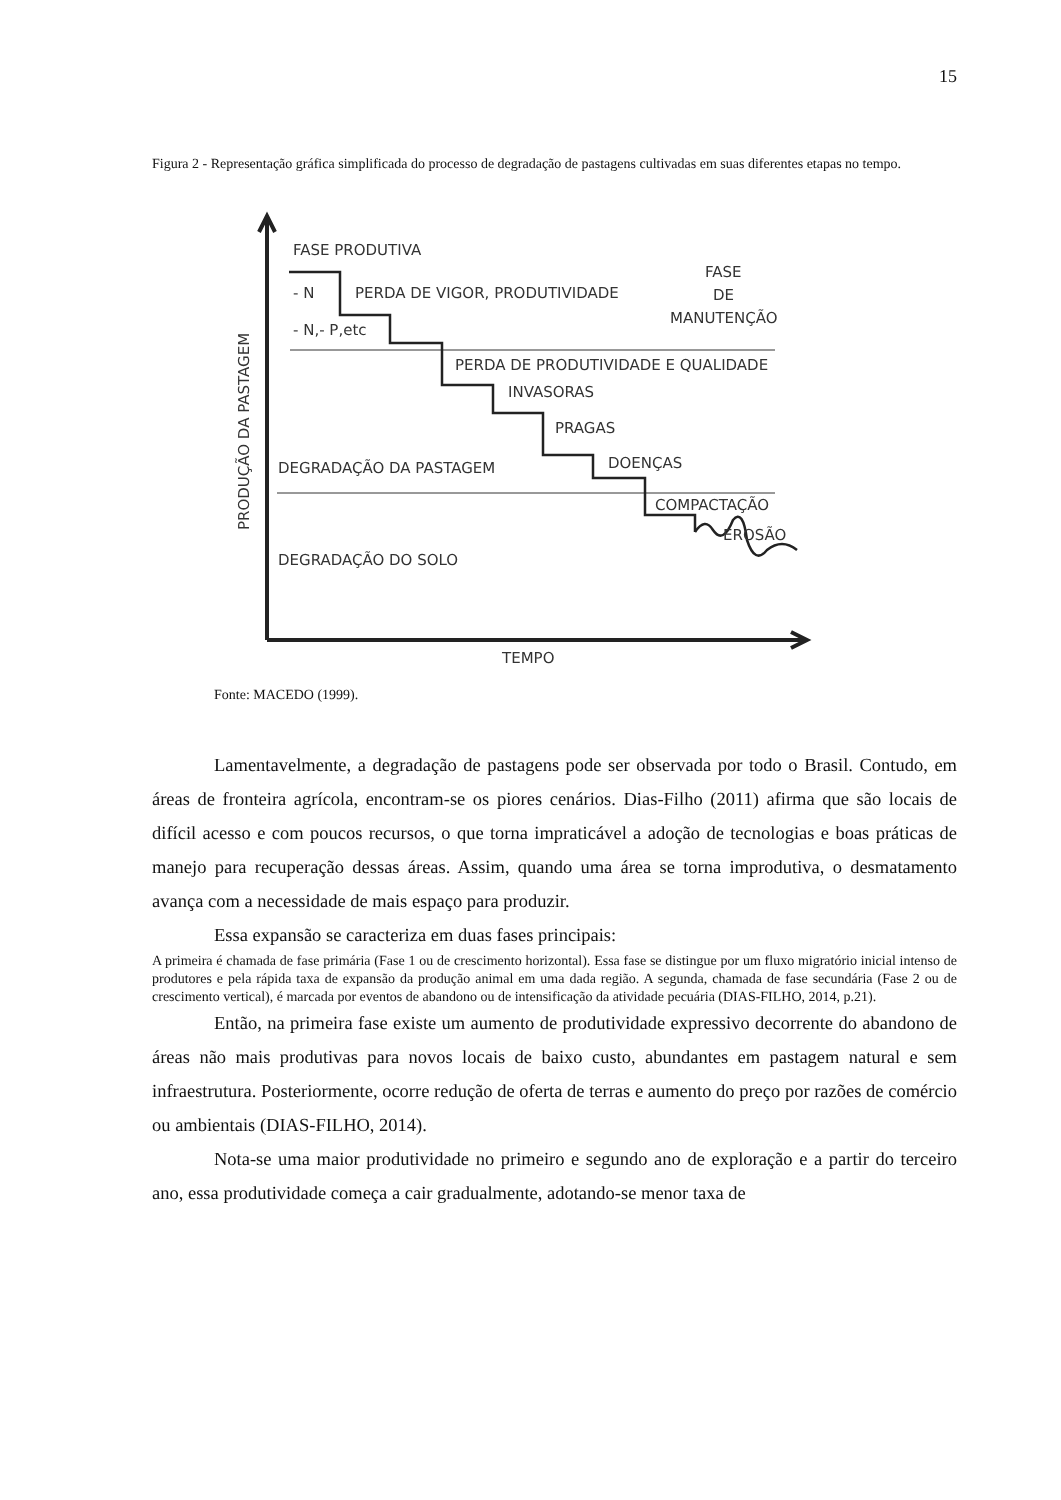15
Figura 2 - Representação gráfica simplificada do processo de degradação de pastagens cultivadas em suas diferentes etapas no tempo.
FASE PRODUTIVA
- N
PERDA DE VIGOR, PRODUTIVIDADE
- N,- P,etc
FASE
DE
MANUTENÇÃO
PERDA DE PRODUTIVIDADE E QUALIDADE
INVASORAS
PRAGAS
DOENÇAS
DEGRADAÇÃO DA PASTAGEM
COMPACTAÇÃO
EROSÃO
DEGRADAÇÃO DO SOLO
TEMPO
PRODUÇÃO DA PASTAGEM
Fonte: MACEDO (1999).
Lamentavelmente, a degradação de pastagens pode ser observada por todo o Brasil. Contudo, em áreas de fronteira agrícola, encontram-se os piores cenários. Dias-Filho (2011) afirma que são locais de difícil acesso e com poucos recursos, o que torna impraticável a adoção de tecnologias e boas práticas de manejo para recuperação dessas áreas. Assim, quando uma área se torna improdutiva, o desmatamento avança com a necessidade de mais espaço para produzir.
Essa expansão se caracteriza em duas fases principais:
A primeira é chamada de fase primária (Fase 1 ou de crescimento horizontal). Essa fase se distingue por um fluxo migratório inicial intenso de produtores e pela rápida taxa de expansão da produção animal em uma dada região. A segunda, chamada de fase secundária (Fase 2 ou de crescimento vertical), é marcada por eventos de abandono ou de intensificação da atividade pecuária (DIAS-FILHO, 2014, p.21).
Então, na primeira fase existe um aumento de produtividade expressivo decorrente do abandono de áreas não mais produtivas para novos locais de baixo custo, abundantes em pastagem natural e sem infraestrutura. Posteriormente, ocorre redução de oferta de terras e aumento do preço por razões de comércio ou ambientais (DIAS-FILHO, 2014).
Nota-se uma maior produtividade no primeiro e segundo ano de exploração e a partir do terceiro ano, essa produtividade começa a cair gradualmente, adotando-se menor taxa de